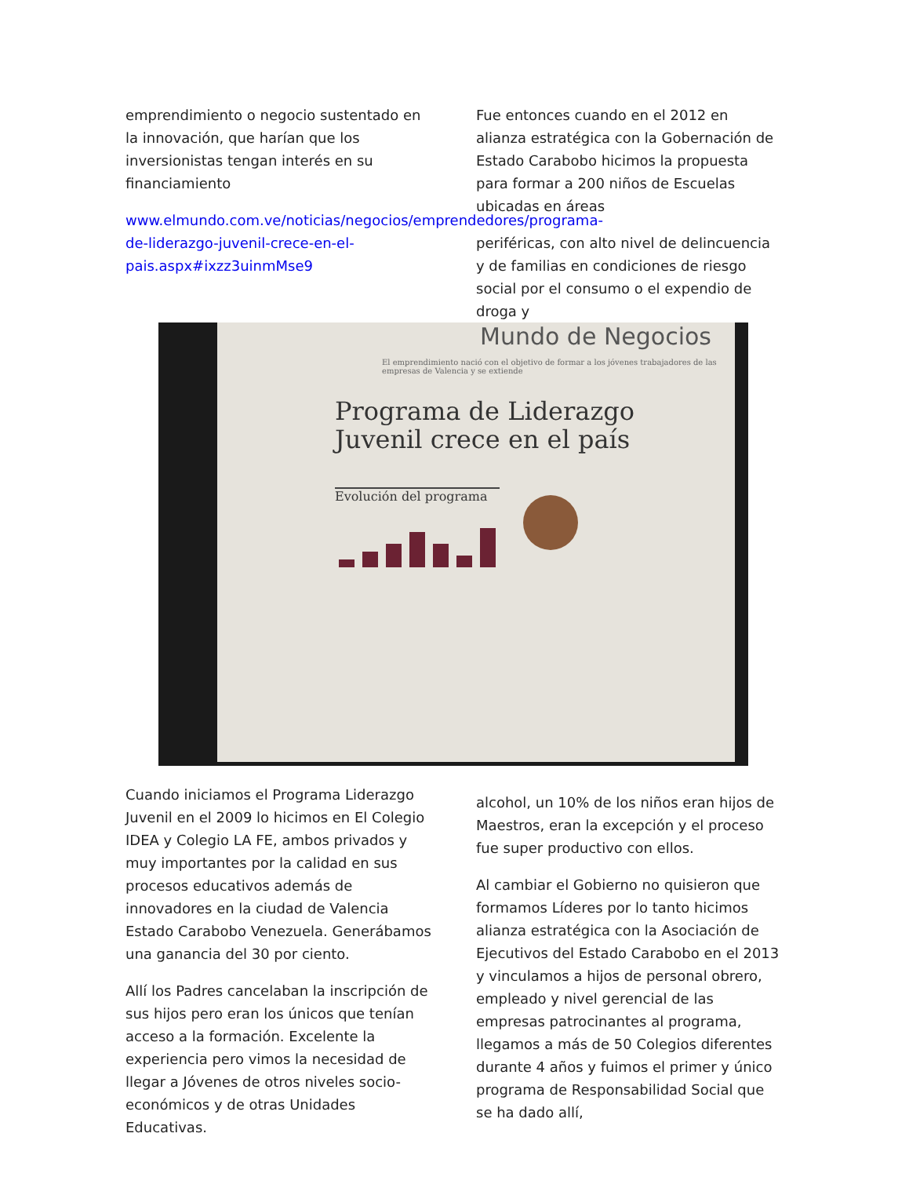emprendimiento o negocio sustentado en la innovación, que harían que los inversionistas tengan interés en su financiamiento
www.elmundo.com.ve/noticias/negocios/emprendedores/programa-de-liderazgo-juvenil-crece-en-el-pais.aspx#ixzz3uinmMse9
Fue entonces cuando en el 2012 en alianza estratégica con la Gobernación de Estado Carabobo hicimos la propuesta para formar a 200 niños de Escuelas ubicadas en áreas
periféricas, con alto nivel de delincuencia y de familias en condiciones de riesgo social por el consumo o el expendio de droga y
Mundo de Negocios
El emprendimiento nació con el objetivo de formar a los jóvenes trabajadores de las empresas de Valencia y se extiende
Programa de Liderazgo
Juvenil crece en el país
Evolución del programa
Cuando iniciamos el Programa Liderazgo Juvenil en el 2009 lo hicimos en El Colegio IDEA y Colegio LA FE, ambos privados y muy importantes por la calidad en sus procesos educativos además de innovadores en la ciudad de Valencia Estado Carabobo Venezuela. Generábamos una ganancia del 30 por ciento.
Allí los Padres cancelaban la inscripción de sus hijos pero eran los únicos que tenían acceso a la formación. Excelente la experiencia pero vimos la necesidad de llegar a Jóvenes de otros niveles socio-económicos y de otras Unidades Educativas.
alcohol, un 10% de los niños eran hijos de Maestros, eran la excepción y el proceso fue super productivo con ellos.
Al cambiar el Gobierno no quisieron que formamos Líderes por lo tanto hicimos alianza estratégica con la Asociación de Ejecutivos del Estado Carabobo en el 2013 y vinculamos a hijos de personal obrero, empleado y nivel gerencial de las empresas patrocinantes al programa, llegamos a más de 50 Colegios diferentes durante 4 años y fuimos el primer y único programa de Responsabilidad Social que se ha dado allí,